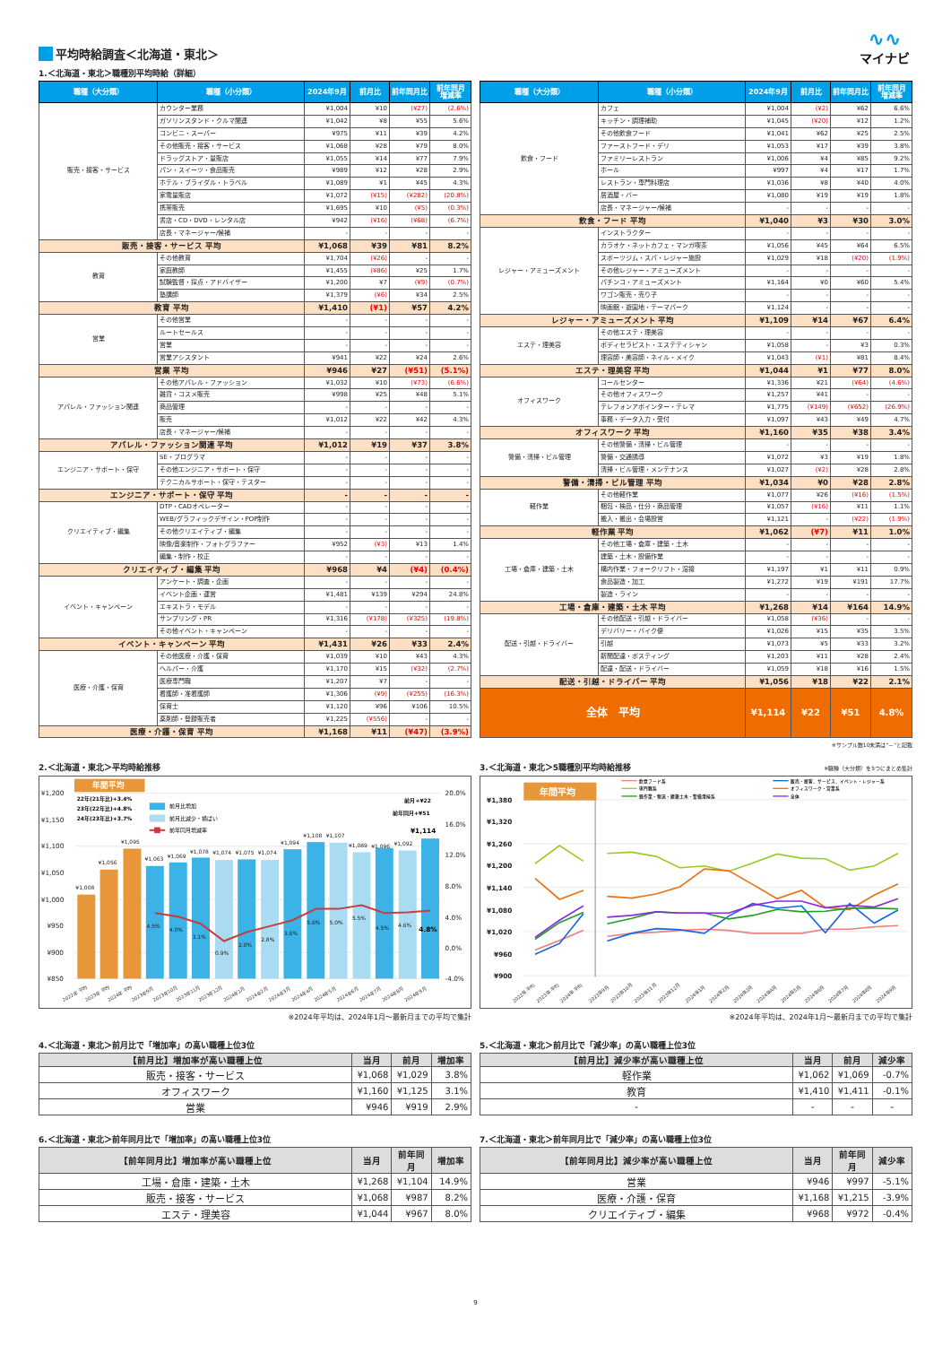∿∿
マイナビ
平均時給調査＜北海道・東北＞
1.＜北海道・東北＞職種別平均時給（詳細）
| 職種（大分類） | 職種（小分類） | 2024年9月 | 前月比 | 前年同月比 | 前年同月 増減率 |
| --- | --- | --- | --- | --- | --- |
| 販売・接客・サービス | カウンター業務 | ¥1,004 | ¥10 | (¥27) | (2.6%) |
| | ガソリンスタンド・クルマ関連 | ¥1,042 | ¥8 | ¥55 | 5.6% |
| | コンビニ・スーパー | ¥975 | ¥11 | ¥39 | 4.2% |
| | その他販売・接客・サービス | ¥1,068 | ¥28 | ¥79 | 8.0% |
| | ドラッグストア・量販店 | ¥1,055 | ¥14 | ¥77 | 7.9% |
| | パン・スイーツ・食品販売 | ¥989 | ¥12 | ¥28 | 2.9% |
| | ホテル・ブライダル・トラベル | ¥1,089 | ¥1 | ¥45 | 4.3% |
| | 家電量販店 | ¥1,072 | (¥15) | (¥282) | (20.8%) |
| | 携帯販売 | ¥1,695 | ¥10 | (¥5) | (0.3%) |
| | 書店・CD・DVD・レンタル店 | ¥942 | (¥16) | (¥68) | (6.7%) |
| | 店長・マネージャー/候補 | - | - | - | - |
| 販売・接客・サービス 平均 | | ¥1,068 | ¥39 | ¥81 | 8.2% |
| 教育 | その他教育 | ¥1,704 | (¥26) | - | - |
| | 家庭教師 | ¥1,455 | (¥86) | ¥25 | 1.7% |
| | 試験監督・採点・アドバイザー | ¥1,200 | ¥7 | (¥9) | (0.7%) |
| | 塾講師 | ¥1,379 | (¥6) | ¥34 | 2.5% |
| 教育 平均 | | ¥1,410 | (¥1) | ¥57 | 4.2% |
| 営業 | その他営業 | - | - | - | - |
| | ルートセールス | - | - | - | - |
| | 営業 | - | - | - | - |
| | 営業アシスタント | ¥941 | ¥22 | ¥24 | 2.6% |
| 営業 平均 | | ¥946 | ¥27 | (¥51) | (5.1%) |
| アパレル・ファッション関連 | その他アパレル・ファッション | ¥1,032 | ¥10 | (¥73) | (6.6%) |
| | 雑貨・コスメ販売 | ¥998 | ¥25 | ¥48 | 5.1% |
| | 商品管理 | - | - | - | - |
| | 販売 | ¥1,012 | ¥22 | ¥42 | 4.3% |
| | 店長・マネージャー/候補 | - | - | - | - |
| アパレル・ファッション関連 平均 | | ¥1,012 | ¥19 | ¥37 | 3.8% |
| エンジニア・サポート・保守 | SE・プログラマ | - | - | - | - |
| | その他エンジニア・サポート・保守 | - | - | - | - |
| | テクニカルサポート・保守・テスター | - | - | - | - |
| エンジニア・サポート・保守 平均 | | - | - | - | - |
| クリエイティブ・編集 | DTP・CADオペレーター | - | - | - | - |
| | WEB/グラフィックデザイン・POP制作 | - | - | - | - |
| | その他クリエイティブ・編集 | - | - | - | - |
| | 映像/音楽制作・フォトグラファー | ¥952 | (¥3) | ¥13 | 1.4% |
| | 編集・制作・校正 | - | - | - | - |
| クリエイティブ・編集 平均 | | ¥968 | ¥4 | (¥4) | (0.4%) |
| イベント・キャンペーン | アンケート・調査・企画 | - | - | - | - |
| | イベント企画・運営 | ¥1,481 | ¥139 | ¥294 | 24.8% |
| | エキストラ・モデル | - | - | - | - |
| | サンプリング・PR | ¥1,316 | (¥178) | (¥325) | (19.8%) |
| | その他イベント・キャンペーン | - | - | - | - |
| イベント・キャンペーン 平均 | | ¥1,431 | ¥26 | ¥33 | 2.4% |
| 医療・介護・保育 | その他医療・介護・保育 | ¥1,039 | ¥10 | ¥43 | 4.3% |
| | ヘルパー・介護 | ¥1,170 | ¥15 | (¥32) | (2.7%) |
| | 医療専門職 | ¥1,207 | ¥7 | - | - |
| | 看護師・准看護師 | ¥1,306 | (¥9) | (¥255) | (16.3%) |
| | 保育士 | ¥1,120 | ¥96 | ¥106 | 10.5% |
| | 薬剤師・登録販売者 | ¥1,225 | (¥556) | - | - |
| 医療・介護・保育 平均 | | ¥1,168 | ¥11 | (¥47) | (3.9%) |
| 職種（大分類） | 職種（小分類） | 2024年9月 | 前月比 | 前年同月比 | 前年同月 増減率 |
| --- | --- | --- | --- | --- | --- |
| 飲食・フード | カフェ | ¥1,004 | (¥2) | ¥62 | 6.6% |
| | キッチン・調理補助 | ¥1,045 | (¥20) | ¥12 | 1.2% |
| | その他飲食フード | ¥1,041 | ¥62 | ¥25 | 2.5% |
| | ファーストフード・デリ | ¥1,053 | ¥17 | ¥39 | 3.8% |
| | ファミリーレストラン | ¥1,006 | ¥4 | ¥85 | 9.2% |
| | ホール | ¥997 | ¥4 | ¥17 | 1.7% |
| | レストラン・専門料理店 | ¥1,036 | ¥8 | ¥40 | 4.0% |
| | 居酒屋・バー | ¥1,080 | ¥19 | ¥19 | 1.8% |
| | 店長・マネージャー/候補 | - | - | - | - |
| 飲食・フード 平均 | | ¥1,040 | ¥3 | ¥30 | 3.0% |
| レジャー・アミューズメント | インストラクター | - | - | - | - |
| | カラオケ・ネットカフェ・マンガ喫茶 | ¥1,056 | ¥45 | ¥64 | 6.5% |
| | スポーツジム・スパ・レジャー施設 | ¥1,029 | ¥18 | (¥20) | (1.9%) |
| | その他レジャー・アミューズメント | - | - | - | - |
| | パチンコ・アミューズメント | ¥1,164 | ¥0 | ¥60 | 5.4% |
| | ワゴン販売・売り子 | - | - | - | - |
| | 映画館・遊園地・テーマパーク | ¥1,124 | - | - | - |
| レジャー・アミューズメント 平均 | | ¥1,109 | ¥14 | ¥67 | 6.4% |
| エステ・理美容 | その他エステ・理美容 | - | - | - | - |
| | ボディセラピスト・エステティシャン | ¥1,058 | - | ¥3 | 0.3% |
| | 理容師・美容師・ネイル・メイク | ¥1,043 | (¥1) | ¥81 | 8.4% |
| エステ・理美容 平均 | | ¥1,044 | ¥1 | ¥77 | 8.0% |
| オフィスワーク | コールセンター | ¥1,336 | ¥21 | (¥64) | (4.6%) |
| | その他オフィスワーク | ¥1,257 | ¥41 | - | - |
| | テレフォンアポインター・テレマ | ¥1,775 | (¥149) | (¥652) | (26.9%) |
| | 事務・データ入力・受付 | ¥1,097 | ¥43 | ¥49 | 4.7% |
| オフィスワーク 平均 | | ¥1,160 | ¥35 | ¥38 | 3.4% |
| 警備・清掃・ビル管理 | その他警備・清掃・ビル管理 | - | - | - | - |
| | 警備・交通誘導 | ¥1,072 | ¥3 | ¥19 | 1.8% |
| | 清掃・ビル管理・メンテナンス | ¥1,027 | (¥2) | ¥28 | 2.8% |
| 警備・清掃・ビル管理 平均 | | ¥1,034 | ¥0 | ¥28 | 2.8% |
| 軽作業 | その他軽作業 | ¥1,077 | ¥26 | (¥16) | (1.5%) |
| | 梱包・検品・仕分・商品管理 | ¥1,057 | (¥16) | ¥11 | 1.1% |
| | 搬入・搬出・会場設営 | ¥1,121 | - | (¥22) | (1.9%) |
| 軽作業 平均 | | ¥1,062 | (¥7) | ¥11 | 1.0% |
| 工場・倉庫・建築・土木 | その他工場・倉庫・建築・土木 | - | - | - | - |
| | 建築・土木・設備作業 | - | - | - | - |
| | 構内作業・フォークリフト・溶接 | ¥1,197 | ¥1 | ¥11 | 0.9% |
| | 食品製造・加工 | ¥1,272 | ¥19 | ¥191 | 17.7% |
| | 製造・ライン | - | - | - | - |
| 工場・倉庫・建築・土木 平均 | | ¥1,268 | ¥14 | ¥164 | 14.9% |
| 配送・引越・ドライバー | その他配送・引越・ドライバー | ¥1,058 | (¥36) | - | - |
| | デリバリー・バイク便 | ¥1,026 | ¥15 | ¥35 | 3.5% |
| | 引越 | ¥1,073 | ¥5 | ¥33 | 3.2% |
| | 新聞配達・ポスティング | ¥1,203 | ¥11 | ¥28 | 2.4% |
| | 配達・配送・ドライバー | ¥1,059 | ¥18 | ¥16 | 1.5% |
| 配送・引越・ドライバー 平均 | | ¥1,056 | ¥18 | ¥22 | 2.1% |
| 全体 平均 | | ¥1,114 | ¥22 | ¥51 | 4.8% |
※サンプル数10未満は"－"と記載
2.＜北海道・東北＞平均時給推移
¥1,200
¥1,150
¥1,100
¥1,050
¥1,000
¥950
¥900
¥850
20.0%
16.0%
12.0%
8.0%
4.0%
0.0%
-4.0%
年間平均
¥1,008
¥1,056
¥1,095
¥1,063
¥1,069
¥1,078
¥1,074
¥1,075
¥1,074
¥1,094
¥1,108
¥1,107
¥1,089
¥1,096
¥1,092
4.5%
4.0%
3.1%
0.9%
2.0%
2.8%
3.6%
5.0%
5.0%
5.5%
4.5%
4.6%
4.8%
¥1,114
22年(21年比)+3.4%
23年(22年比)+4.8%
24年(23年比)+3.7%
前月+¥22
前年同月+¥51
前月比増加
前月比減少・横ばい
前年同月増減率
2022年 平均
2023年 平均
2024年 平均
2023年9月
2023年10月
2023年11月
2023年12月
2024年1月
2024年2月
2024年3月
2024年4月
2024年5月
2024年6月
2024年7月
2024年8月
2024年9月
※2024年平均は、2024年1月～最新月までの平均で集計
3.＜北海道・東北＞5職種別平均時給推移 ※職種（大分類）を5つにまとめ集計
¥1,380
¥1,320
¥1,260
¥1,200
¥1,140
¥1,080
¥1,020
¥960
¥900
年間平均
飲食フード系
専門職系
軽作業・物流・建築土木・警備清掃系
販売・接客、サービス、イベント・レジャー系
オフィスワーク・営業系
全体
2022年 平均
2023年 平均
2024年 平均
2023年9月
2023年10月
2023年11月
2023年12月
2024年1月
2024年2月
2024年3月
2024年4月
2024年5月
2024年6月
2024年7月
2024年8月
2024年9月
※2024年平均は、2024年1月～最新月までの平均で集計
4.＜北海道・東北＞前月比で「増加率」の高い職種上位3位
| 【前月比】増加率が高い職種上位 | 当月 | 前月 | 増加率 |
| --- | --- | --- | --- |
| 販売・接客・サービス | ¥1,068 | ¥1,029 | 3.8% |
| オフィスワーク | ¥1,160 | ¥1,125 | 3.1% |
| 営業 | ¥946 | ¥919 | 2.9% |
5.＜北海道・東北＞前月比で「減少率」の高い職種上位3位
| 【前月比】減少率が高い職種上位 | 当月 | 前月 | 減少率 |
| --- | --- | --- | --- |
| 軽作業 | ¥1,062 | ¥1,069 | -0.7% |
| 教育 | ¥1,410 | ¥1,411 | -0.1% |
| - | - | - | - |
6.＜北海道・東北＞前年同月比で「増加率」の高い職種上位3位
| 【前年同月比】増加率が高い職種上位 | 当月 | 前年同月 | 増加率 |
| --- | --- | --- | --- |
| 工場・倉庫・建築・土木 | ¥1,268 | ¥1,104 | 14.9% |
| 販売・接客・サービス | ¥1,068 | ¥987 | 8.2% |
| エステ・理美容 | ¥1,044 | ¥967 | 8.0% |
7.＜北海道・東北＞前年同月比で「減少率」の高い職種上位3位
| 【前年同月比】減少率が高い職種上位 | 当月 | 前年同月 | 減少率 |
| --- | --- | --- | --- |
| 営業 | ¥946 | ¥997 | -5.1% |
| 医療・介護・保育 | ¥1,168 | ¥1,215 | -3.9% |
| クリエイティブ・編集 | ¥968 | ¥972 | -0.4% |
9